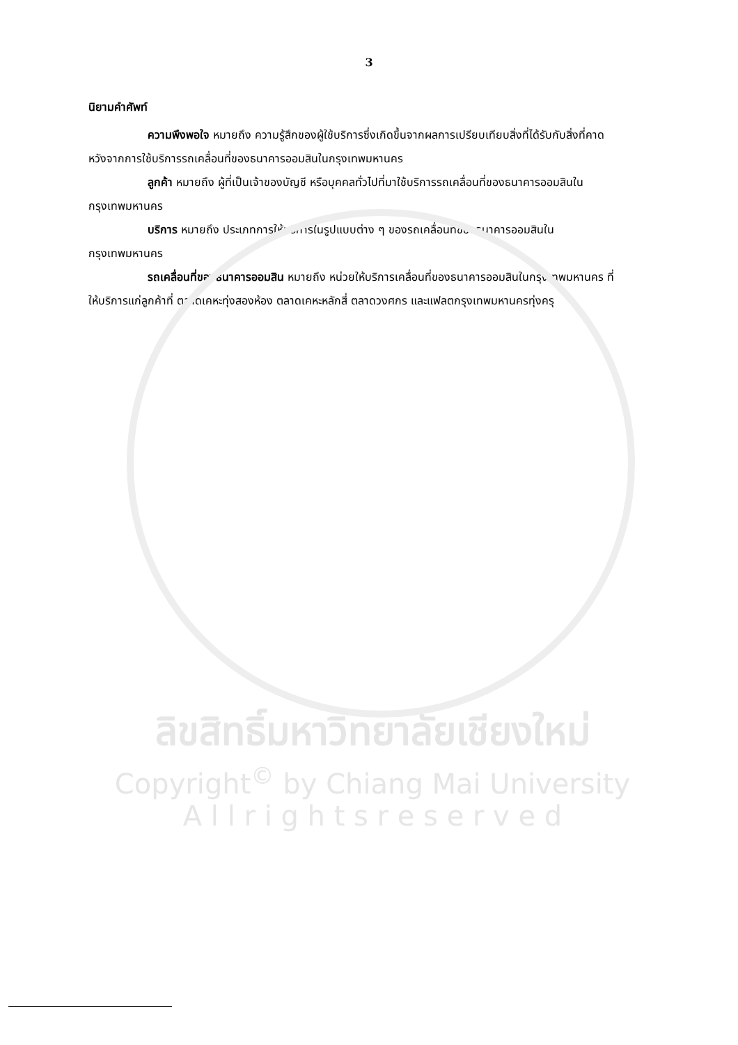3
นิยามคำศัพท์
ความพึงพอใจ หมายถึง ความรู้สึกของผู้ใช้บริการซึ่งเกิดขึ้นจากผลการเปรียบเทียบสิ่งที่ได้รับกับสิ่งที่คาดหวังจากการใช้บริการรถเคลื่อนที่ของธนาคารออมสินในกรุงเทพมหานคร
ลูกค้า หมายถึง ผู้ที่เป็นเจ้าของบัญชี หรือบุคคลทั่วไปที่มาใช้บริการรถเคลื่อนที่ของธนาคารออมสินในกรุงเทพมหานคร
บริการ หมายถึง ประเภทการให้บริการในรูปแบบต่าง ๆ ของรถเคลื่อนที่ของธนาคารออมสินในกรุงเทพมหานคร
รถเคลื่อนที่ของธนาคารออมสิน หมายถึง หน่วยให้บริการเคลื่อนที่ของธนาคารออมสินในกรุงเทพมหานคร ที่ให้บริการแก่ลูกค้าที่ ตลาดเคหะทุ่งสองห้อง ตลาดเคหะหลักสี่ ตลาดวงศกร และแฟลตกรุงเทพมหานครทุ่งครุ
ลิขสิทธิ์มหาวิทยาลัยเชียงใหม่
Copyright<sup>©</sup> by Chiang Mai University
A l l r i g h t s r e s e r v e d